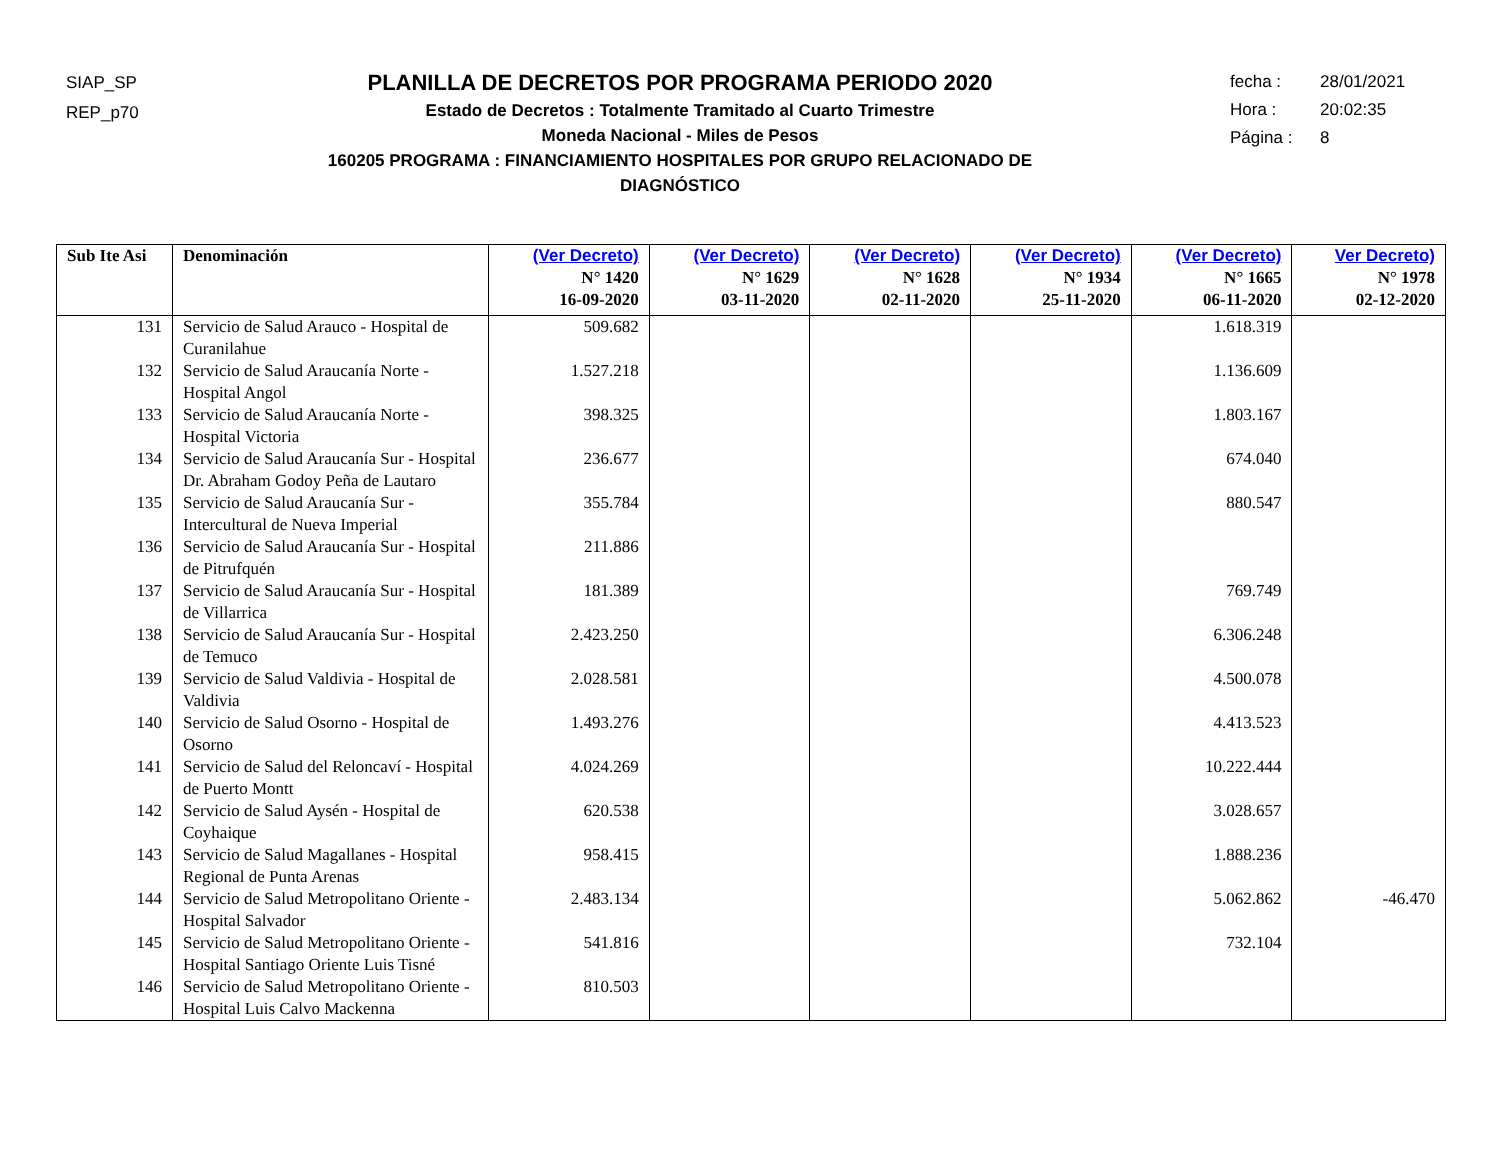SIAP_SP
REP_p70
PLANILLA DE DECRETOS POR PROGRAMA PERIODO 2020
Estado de Decretos : Totalmente Tramitado al Cuarto Trimestre
Moneda Nacional - Miles de Pesos
160205 PROGRAMA : FINANCIAMIENTO HOSPITALES POR GRUPO RELACIONADO DE DIAGNÓSTICO
fecha : 28/01/2021
Hora : 20:02:35
Página : 8
| Sub Ite Asi | Denominación | (Ver Decreto) N° 1420 16-09-2020 | (Ver Decreto) N° 1629 03-11-2020 | (Ver Decreto) N° 1628 02-11-2020 | (Ver Decreto) N° 1934 25-11-2020 | (Ver Decreto) N° 1665 06-11-2020 | Ver Decreto) N° 1978 02-12-2020 |
| --- | --- | --- | --- | --- | --- | --- | --- |
| 131 | Servicio de Salud Arauco - Hospital de Curanilahue | 509.682 | | | | 1.618.319 | |
| 132 | Servicio de Salud Araucanía Norte - Hospital Angol | 1.527.218 | | | | 1.136.609 | |
| 133 | Servicio de Salud Araucanía Norte - Hospital Victoria | 398.325 | | | | 1.803.167 | |
| 134 | Servicio de Salud Araucanía Sur - Hospital Dr. Abraham Godoy Peña de Lautaro | 236.677 | | | | 674.040 | |
| 135 | Servicio de Salud Araucanía Sur - Intercultural de Nueva Imperial | 355.784 | | | | 880.547 | |
| 136 | Servicio de Salud Araucanía Sur - Hospital de Pitrufquén | 211.886 | | | | | |
| 137 | Servicio de Salud Araucanía Sur - Hospital de Villarrica | 181.389 | | | | 769.749 | |
| 138 | Servicio de Salud Araucanía Sur - Hospital de Temuco | 2.423.250 | | | | 6.306.248 | |
| 139 | Servicio de Salud Valdivia - Hospital de Valdivia | 2.028.581 | | | | 4.500.078 | |
| 140 | Servicio de Salud Osorno - Hospital de Osorno | 1.493.276 | | | | 4.413.523 | |
| 141 | Servicio de Salud del Reloncaví - Hospital de Puerto Montt | 4.024.269 | | | | 10.222.444 | |
| 142 | Servicio de Salud Aysén - Hospital de Coyhaique | 620.538 | | | | 3.028.657 | |
| 143 | Servicio de Salud Magallanes - Hospital Regional de Punta Arenas | 958.415 | | | | 1.888.236 | |
| 144 | Servicio de Salud Metropolitano Oriente - Hospital Salvador | 2.483.134 | | | | 5.062.862 | -46.470 |
| 145 | Servicio de Salud Metropolitano Oriente - Hospital Santiago Oriente Luis Tisné | 541.816 | | | | 732.104 | |
| 146 | Servicio de Salud Metropolitano Oriente - Hospital Luis Calvo Mackenna | 810.503 | | | | | |